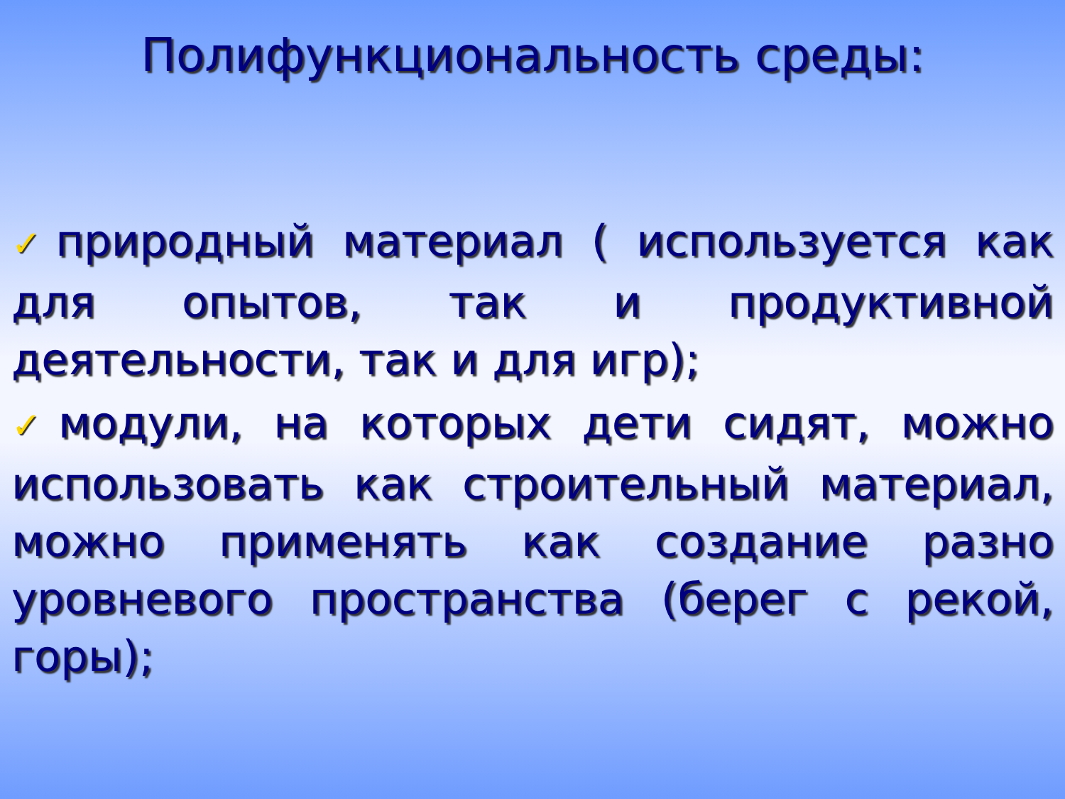Полифункциональность среды:
✓природный материал ( используется как для опытов, так и продуктивной деятельности, так и для игр);
✓модули, на которых дети сидят, можно использовать как строительный материал, можно применять как создание разно уровневого пространства (берег с рекой, горы);